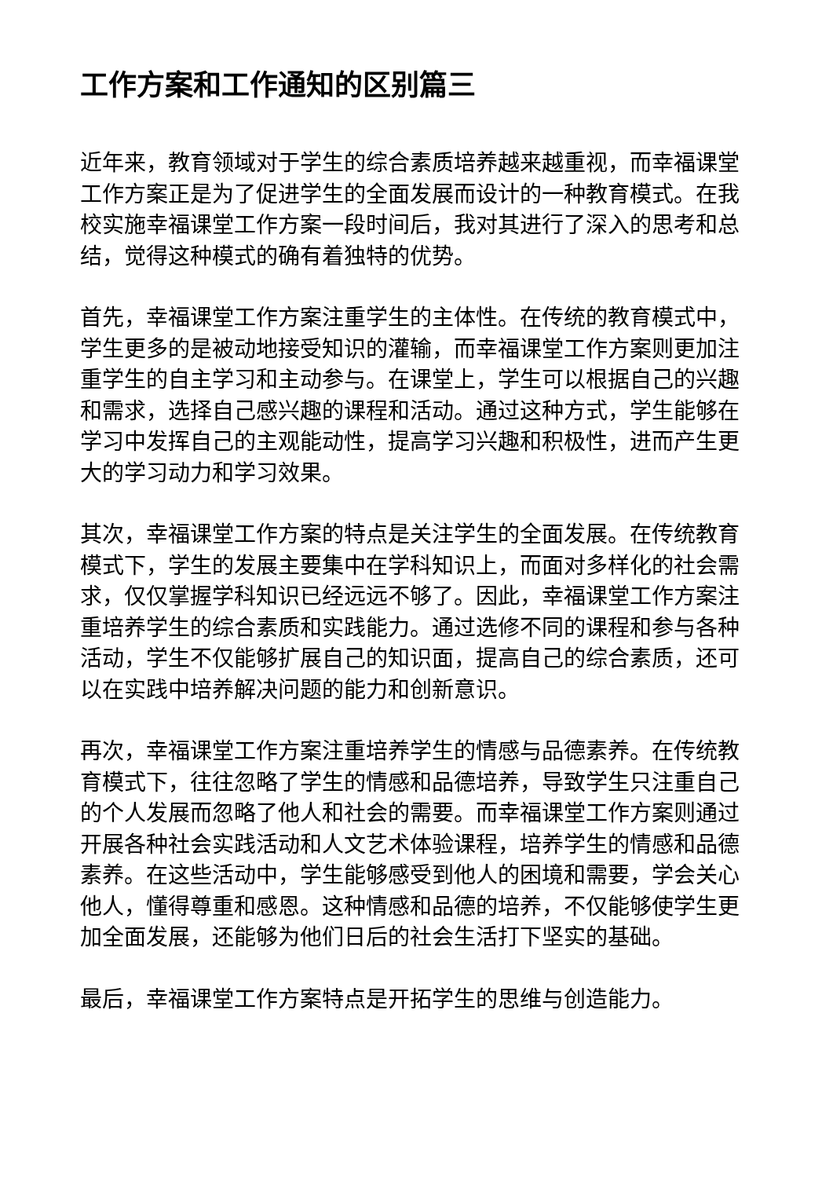工作方案和工作通知的区别篇三
近年来，教育领域对于学生的综合素质培养越来越重视，而幸福课堂工作方案正是为了促进学生的全面发展而设计的一种教育模式。在我校实施幸福课堂工作方案一段时间后，我对其进行了深入的思考和总结，觉得这种模式的确有着独特的优势。
首先，幸福课堂工作方案注重学生的主体性。在传统的教育模式中，学生更多的是被动地接受知识的灌输，而幸福课堂工作方案则更加注重学生的自主学习和主动参与。在课堂上，学生可以根据自己的兴趣和需求，选择自己感兴趣的课程和活动。通过这种方式，学生能够在学习中发挥自己的主观能动性，提高学习兴趣和积极性，进而产生更大的学习动力和学习效果。
其次，幸福课堂工作方案的特点是关注学生的全面发展。在传统教育模式下，学生的发展主要集中在学科知识上，而面对多样化的社会需求，仅仅掌握学科知识已经远远不够了。因此，幸福课堂工作方案注重培养学生的综合素质和实践能力。通过选修不同的课程和参与各种活动，学生不仅能够扩展自己的知识面，提高自己的综合素质，还可以在实践中培养解决问题的能力和创新意识。
再次，幸福课堂工作方案注重培养学生的情感与品德素养。在传统教育模式下，往往忽略了学生的情感和品德培养，导致学生只注重自己的个人发展而忽略了他人和社会的需要。而幸福课堂工作方案则通过开展各种社会实践活动和人文艺术体验课程，培养学生的情感和品德素养。在这些活动中，学生能够感受到他人的困境和需要，学会关心他人，懂得尊重和感恩。这种情感和品德的培养，不仅能够使学生更加全面发展，还能够为他们日后的社会生活打下坚实的基础。
最后，幸福课堂工作方案特点是开拓学生的思维与创造能力。